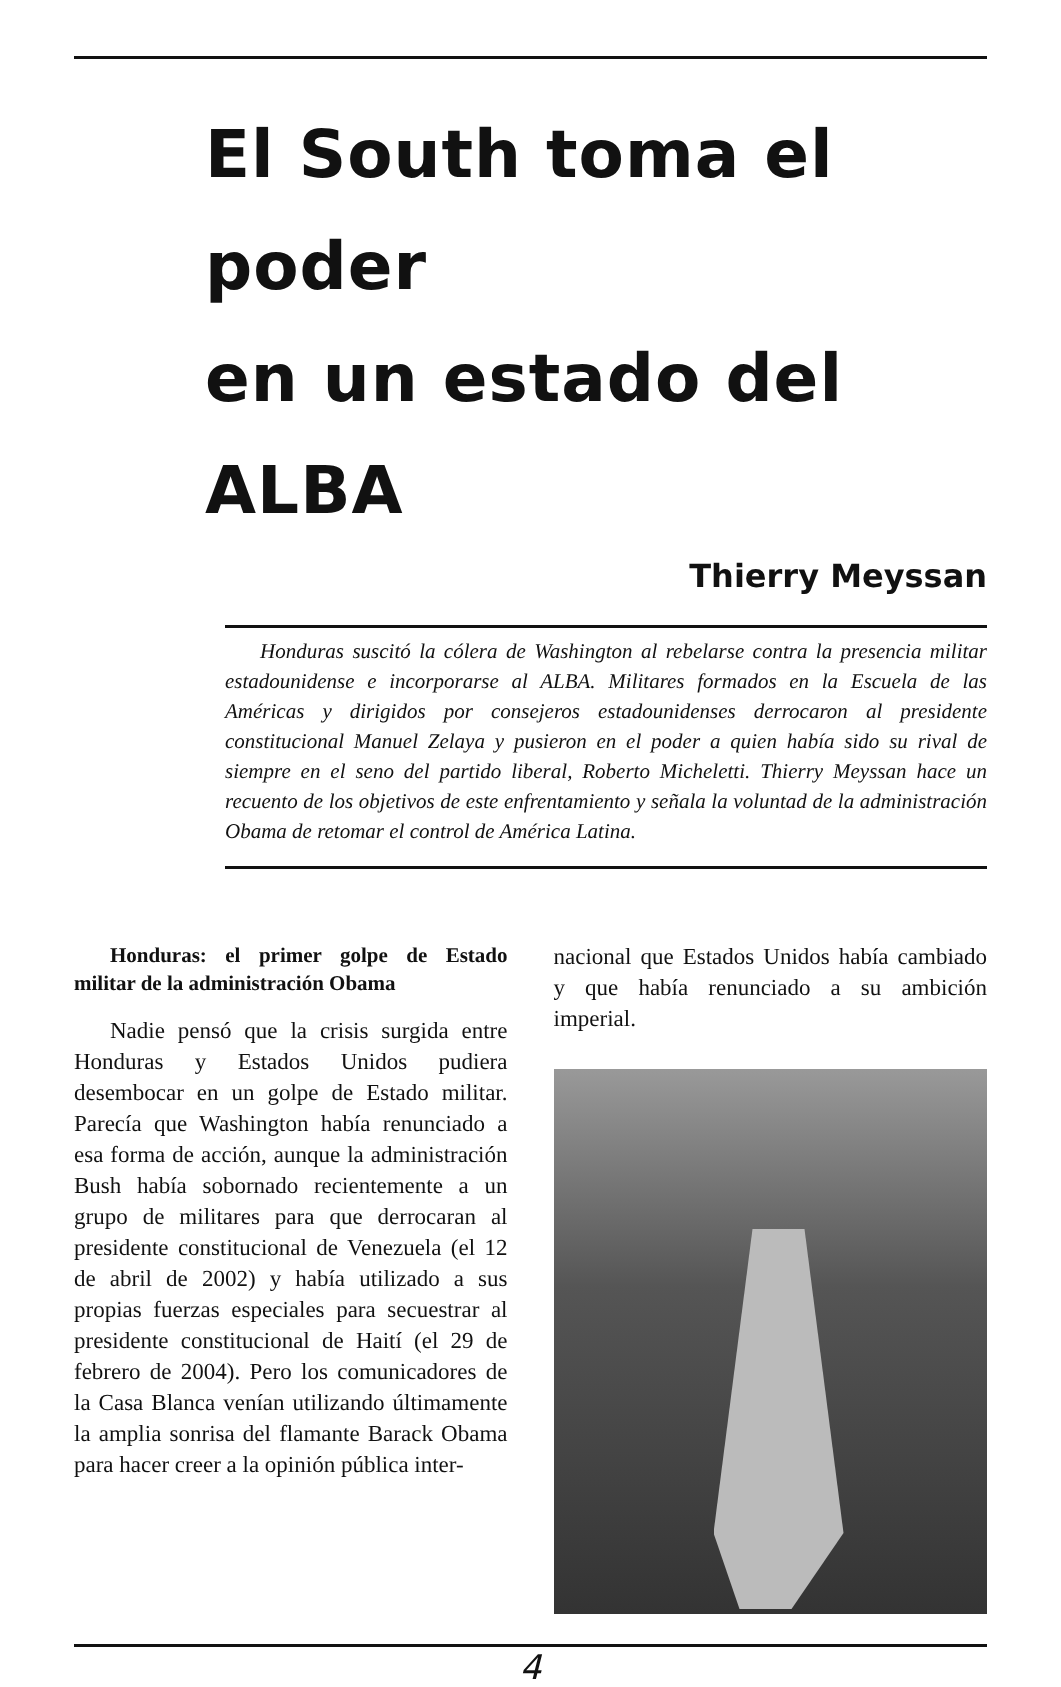El South toma el poder
en un estado del ALBA
Thierry Meyssan
Honduras suscitó la cólera de Washington al rebelarse contra la presencia militar estadounidense e incorporarse al ALBA. Militares formados en la Escuela de las Américas y dirigidos por consejeros estadounidenses derrocaron al presidente constitucional Manuel Zelaya y pusieron en el poder a quien había sido su rival de siempre en el seno del partido liberal, Roberto Micheletti. Thierry Meyssan hace un recuento de los objetivos de este enfrentamiento y señala la voluntad de la administración Obama de retomar el control de América Latina.
Honduras: el primer golpe de Estado militar de la administración Obama
Nadie pensó que la crisis surgida entre Honduras y Estados Unidos pudiera desembocar en un golpe de Estado militar. Parecía que Washington había renunciado a esa forma de acción, aunque la administración Bush había sobornado recientemente a un grupo de militares para que derrocaran al presidente constitucional de Venezuela (el 12 de abril de 2002) y había utilizado a sus propias fuerzas especiales para secuestrar al presidente constitucional de Haití (el 29 de febrero de 2004). Pero los comunicadores de la Casa Blanca venían utilizando últimamente la amplia sonrisa del flamante Barack Obama para hacer creer a la opinión pública inter-
nacional que Estados Unidos había cambiado y que había renunciado a su ambición imperial.
4